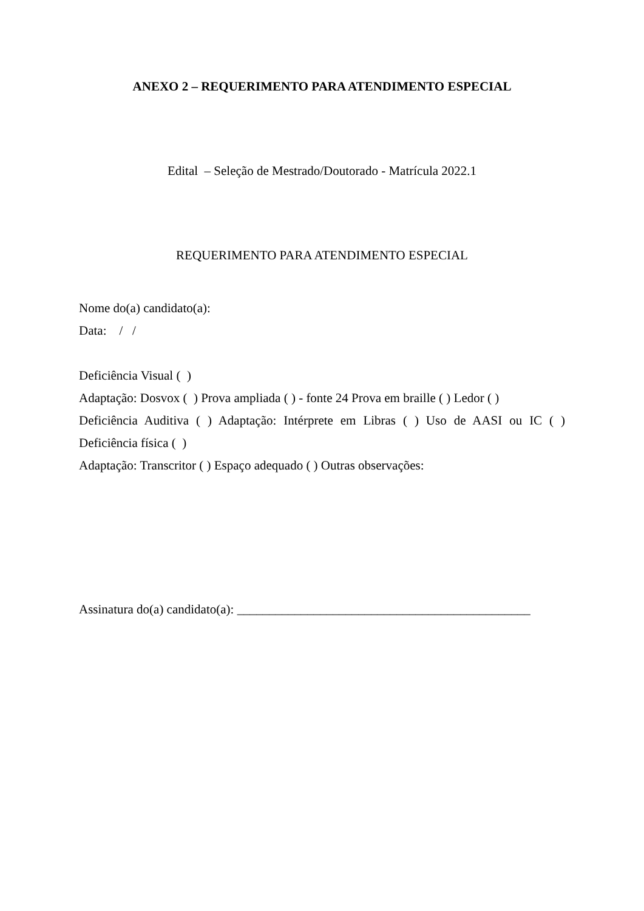ANEXO 2 – REQUERIMENTO PARA ATENDIMENTO ESPECIAL
Edital – Seleção de Mestrado/Doutorado - Matrícula 2022.1
REQUERIMENTO PARA ATENDIMENTO ESPECIAL
Nome do(a) candidato(a):
Data: / /
Deficiência Visual ( )
Adaptação: Dosvox ( ) Prova ampliada ( ) - fonte 24 Prova em braille ( ) Ledor ( )
Deficiência Auditiva ( ) Adaptação: Intérprete em Libras ( ) Uso de AASI ou IC ( )
Deficiência física ( )
Adaptação: Transcritor ( ) Espaço adequado ( ) Outras observações:
Assinatura do(a) candidato(a): ______________________________________________